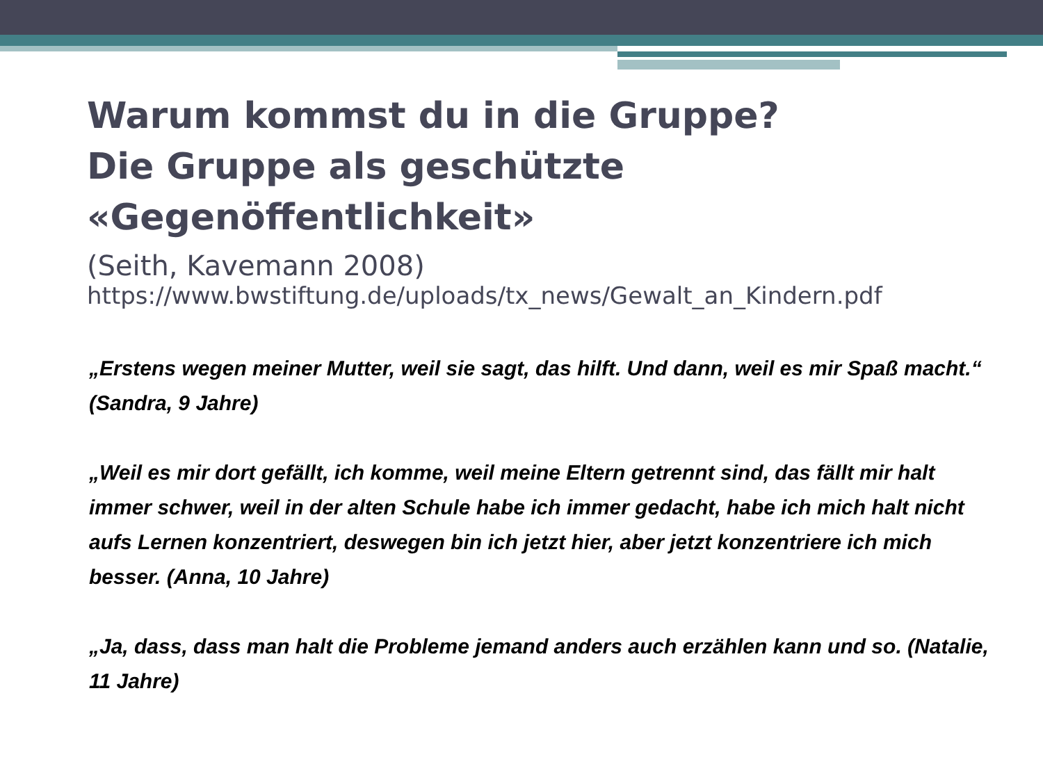Warum kommst du in die Gruppe?
Die Gruppe als geschützte «Gegenöffentlichkeit»
(Seith, Kavemann 2008)
https://www.bwstiftung.de/uploads/tx_news/Gewalt_an_Kindern.pdf
„Erstens wegen meiner Mutter, weil sie sagt, das hilft. Und dann, weil es mir Spaß macht.“ (Sandra, 9 Jahre)
„Weil es mir dort gefällt, ich komme, weil meine Eltern getrennt sind, das fällt mir halt immer schwer, weil in der alten Schule habe ich immer gedacht, habe ich mich halt nicht aufs Lernen konzentriert, deswegen bin ich jetzt hier, aber jetzt konzentriere ich mich besser. (Anna, 10 Jahre)
„Ja, dass, dass man halt die Probleme jemand anders auch erzählen kann und so. (Natalie, 11 Jahre)